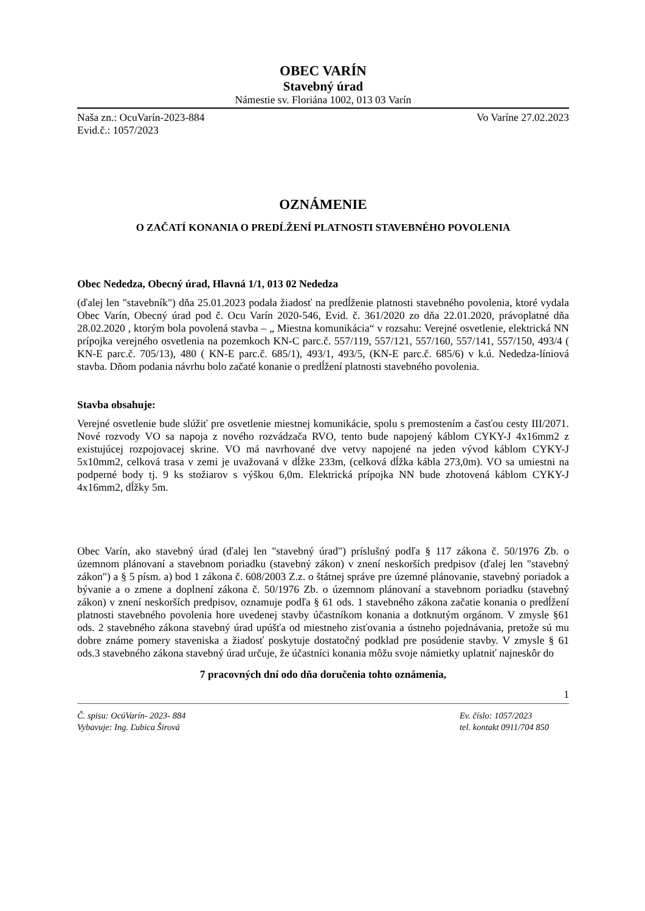OBEC VARÍN
Stavebný úrad
Námestie sv. Floriána 1002, 013 03 Varín
Naša zn.: OcuVarín-2023-884 Vo Varíne 27.02.2023
Evid.č.: 1057/2023
OZNÁMENIE
O ZAČATÍ KONANIA O PREDĹŽENÍ PLATNOSTI STAVEBNÉHO POVOLENIA
Obec Nededza, Obecný úrad, Hlavná 1/1, 013 02 Nededza
(ďalej len "stavebník") dňa 25.01.2023 podala žiadosť na predĺženie platnosti stavebného povolenia, ktoré vydala Obec Varín, Obecný úrad pod č. Ocu Varín 2020-546, Evid. č. 361/2020 zo dňa 22.01.2020, právoplatné dňa 28.02.2020 , ktorým bola povolená stavba – „ Miestna komunikácia“ v rozsahu: Verejné osvetlenie, elektrická NN prípojka verejného osvetlenia na pozemkoch KN-C parc.č. 557/119, 557/121, 557/160, 557/141, 557/150, 493/4 ( KN-E parc.č. 705/13), 480 ( KN-E parc.č. 685/1), 493/1, 493/5, (KN-E parc.č. 685/6) v k.ú. Nededza-líniová stavba. Dňom podania návrhu bolo začaté konanie o predĺžení platnosti stavebného povolenia.
Stavba obsahuje:
Verejné osvetlenie bude slúžiť pre osvetlenie miestnej komunikácie, spolu s premostením a časťou cesty III/2071. Nové rozvody VO sa napoja z nového rozvádzača RVO, tento bude napojený káblom CYKY-J 4x16mm2 z existujúcej rozpojovacej skrine. VO má navrhované dve vetvy napojené na jeden vývod káblom CYKY-J 5x10mm2, celková trasa v zemi je uvažovaná v dĺžke 233m, (celková dĺžka kábla 273,0m). VO sa umiestni na podperné body tj. 9 ks stožiarov s výškou 6,0m. Elektrická prípojka NN bude zhotovená káblom CYKY-J 4x16mm2, dĺžky 5m.
Obec Varín, ako stavebný úrad (ďalej len "stavebný úrad") príslušný podľa § 117 zákona č. 50/1976 Zb. o územnom plánovaní a stavebnom poriadku (stavebný zákon) v znení neskorších predpisov (ďalej len "stavebný zákon") a § 5 písm. a) bod 1 zákona č. 608/2003 Z.z. o štátnej správe pre územné plánovanie, stavebný poriadok a bývanie a o zmene a doplnení zákona č. 50/1976 Zb. o územnom plánovaní a stavebnom poriadku (stavebný zákon) v znení neskorších predpisov, oznamuje podľa § 61 ods. 1 stavebného zákona začatie konania o predĺžení platnosti stavebného povolenia hore uvedenej stavby účastníkom konania a dotknutým orgánom. V zmysle §61 ods. 2 stavebného zákona stavebný úrad upúšťa od miestneho zisťovania a ústneho pojednávania, pretože sú mu dobre známe pomery staveniska a žiadosť poskytuje dostatočný podklad pre posúdenie stavby. V zmysle § 61 ods.3 stavebného zákona stavebný úrad určuje, že účastníci konania môžu svoje námietky uplatniť najneskôr do
7 pracovných dní odo dňa doručenia tohto oznámenia,
1
Č. spisu: OcúVarín- 2023- 884 Ev. číslo: 1057/2023
Vybavuje: Ing. Ľubica Širová tel. kontakt 0911/704 850